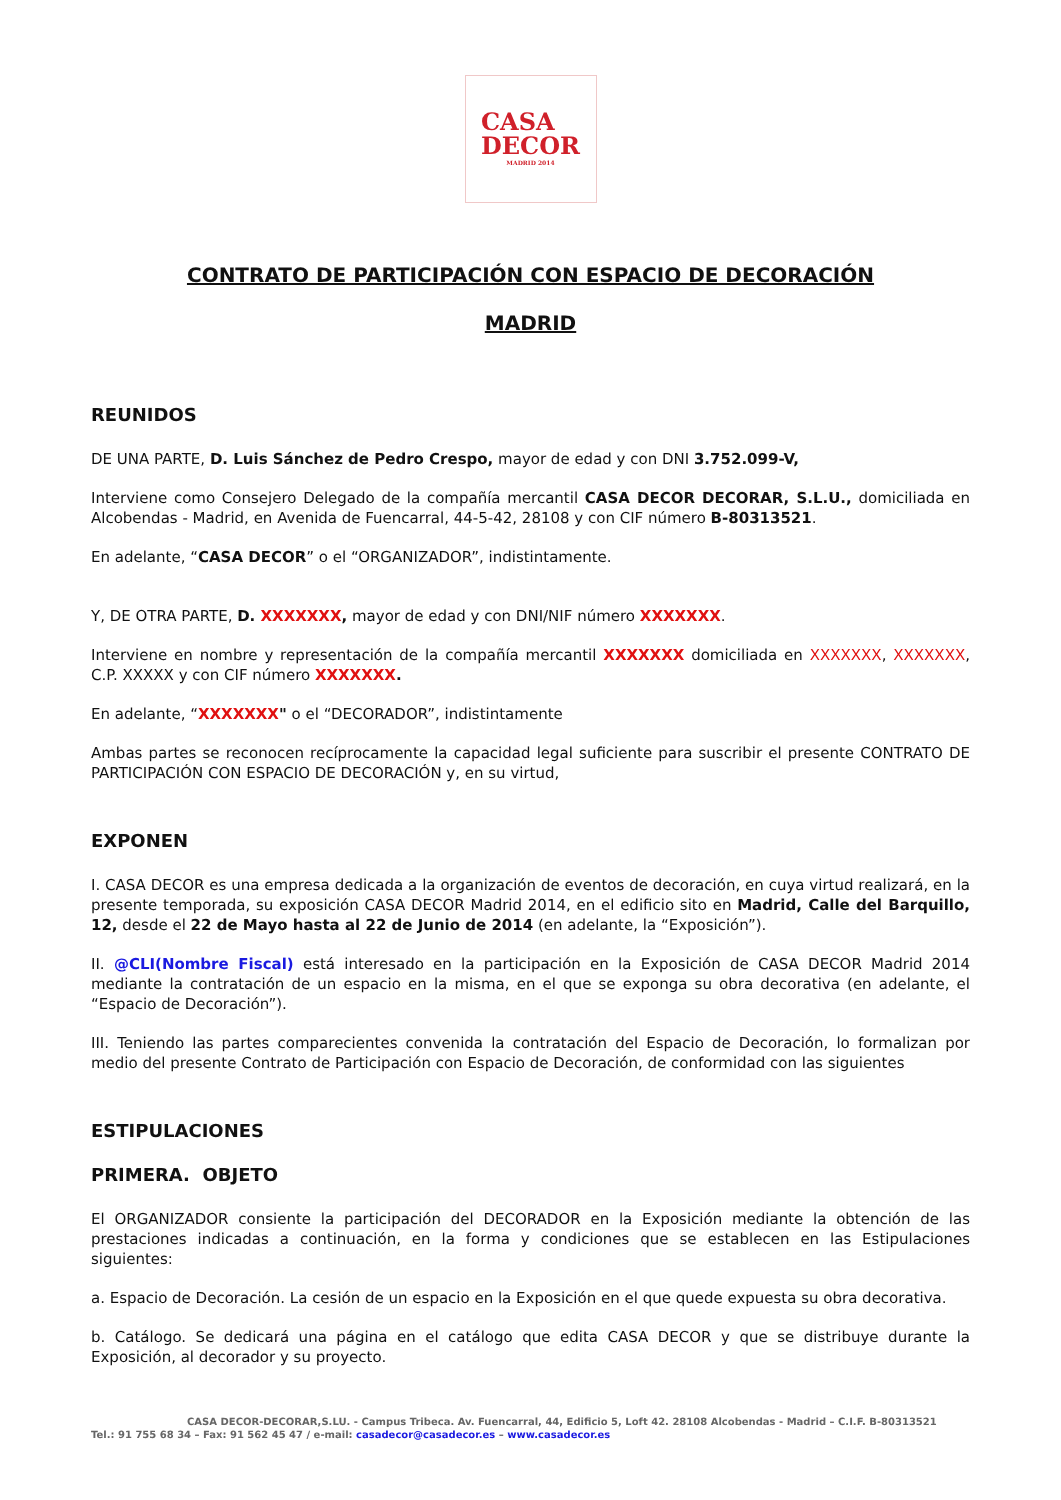CASA
DECOR
MADRID 2014
CONTRATO DE PARTICIPACIÓN CON ESPACIO DE DECORACIÓN
MADRID
REUNIDOS
DE UNA PARTE, D. Luis Sánchez de Pedro Crespo, mayor de edad y con DNI 3.752.099-V,
Interviene como Consejero Delegado de la compañía mercantil CASA DECOR DECORAR, S.L.U., domiciliada en Alcobendas - Madrid, en Avenida de Fuencarral, 44-5-42, 28108 y con CIF número B-80313521.
En adelante, “CASA DECOR” o el “ORGANIZADOR”, indistintamente.
Y, DE OTRA PARTE, D. XXXXXXX, mayor de edad y con DNI/NIF número XXXXXXX.
Interviene en nombre y representación de la compañía mercantil XXXXXXX domiciliada en XXXXXXX, XXXXXXX, C.P. XXXXX y con CIF número XXXXXXX.
En adelante, “XXXXXXX" o el “DECORADOR”, indistintamente
Ambas partes se reconocen recíprocamente la capacidad legal suficiente para suscribir el presente CONTRATO DE PARTICIPACIÓN CON ESPACIO DE DECORACIÓN y, en su virtud,
EXPONEN
I. CASA DECOR es una empresa dedicada a la organización de eventos de decoración, en cuya virtud realizará, en la presente temporada, su exposición CASA DECOR Madrid 2014, en el edificio sito en Madrid, Calle del Barquillo, 12, desde el 22 de Mayo hasta al 22 de Junio de 2014 (en adelante, la “Exposición”).
II. @CLI(Nombre Fiscal) está interesado en la participación en la Exposición de CASA DECOR Madrid 2014 mediante la contratación de un espacio en la misma, en el que se exponga su obra decorativa (en adelante, el “Espacio de Decoración”).
III. Teniendo las partes comparecientes convenida la contratación del Espacio de Decoración, lo formalizan por medio del presente Contrato de Participación con Espacio de Decoración, de conformidad con las siguientes
ESTIPULACIONES
PRIMERA. OBJETO
El ORGANIZADOR consiente la participación del DECORADOR en la Exposición mediante la obtención de las prestaciones indicadas a continuación, en la forma y condiciones que se establecen en las Estipulaciones siguientes:
a. Espacio de Decoración. La cesión de un espacio en la Exposición en el que quede expuesta su obra decorativa.
b. Catálogo. Se dedicará una página en el catálogo que edita CASA DECOR y que se distribuye durante la Exposición, al decorador y su proyecto.
CASA DECOR-DECORAR,S.LU. - Campus Tribeca. Av. Fuencarral, 44, Edificio 5, Loft 42. 28108 Alcobendas - Madrid – C.I.F. B-80313521
Tel.: 91 755 68 34 – Fax: 91 562 45 47 / e-mail: casadecor@casadecor.es – www.casadecor.es